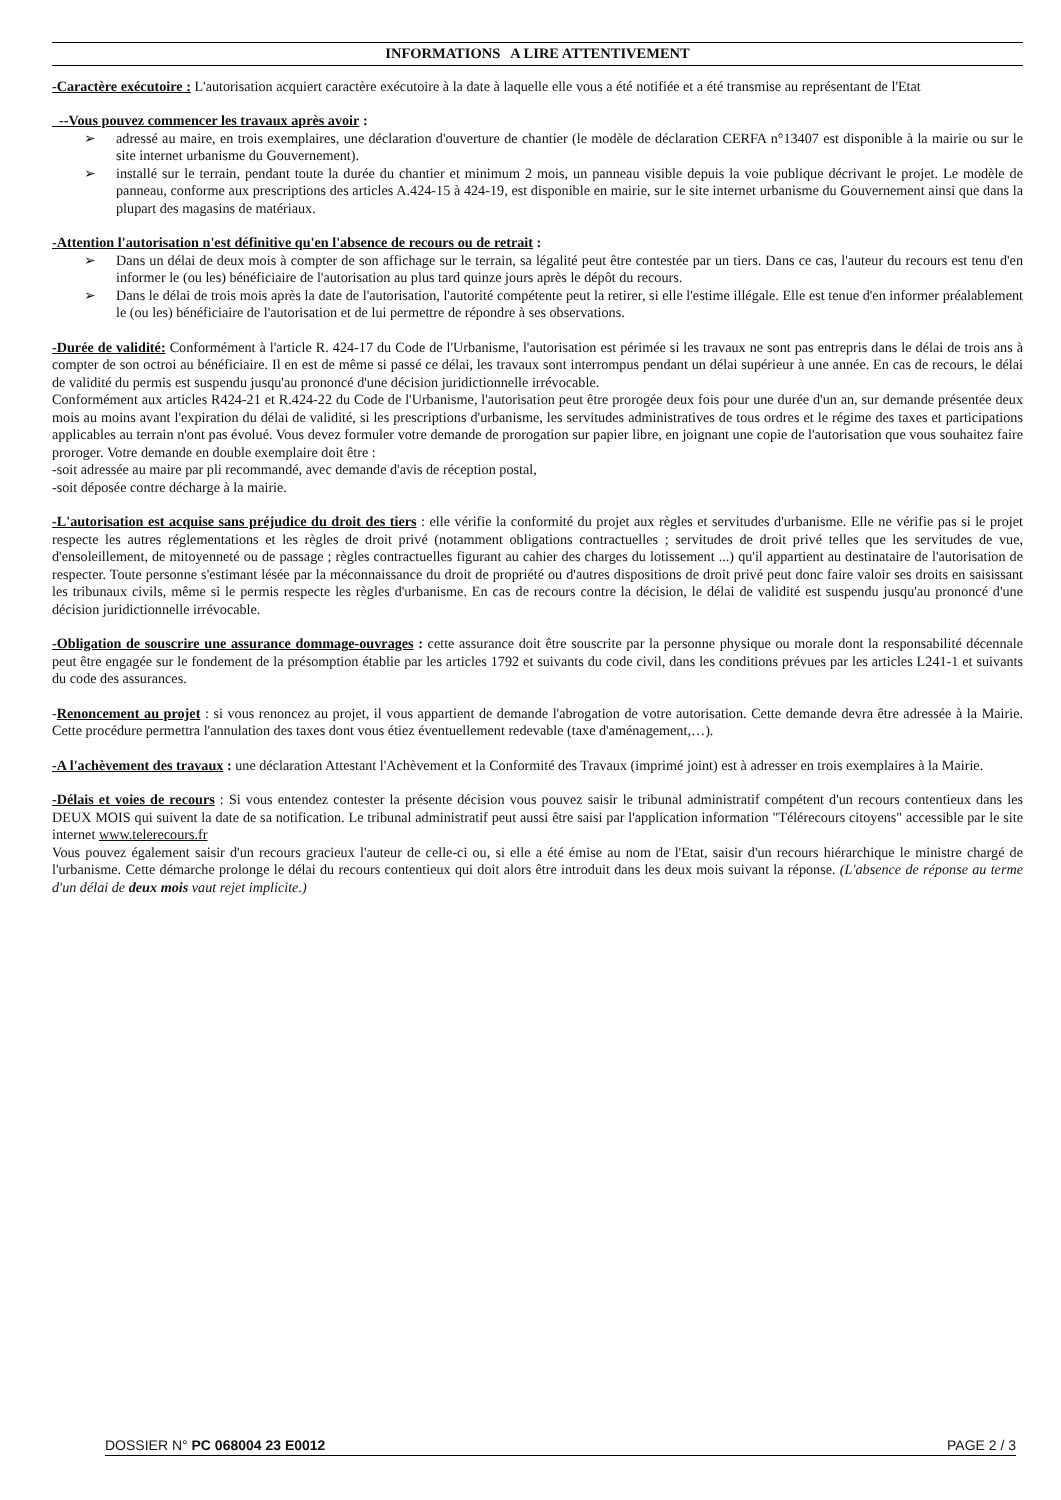INFORMATIONS A LIRE ATTENTIVEMENT
-Caractère exécutoire : L'autorisation acquiert caractère exécutoire à la date à laquelle elle vous a été notifiée et a été transmise au représentant de l'Etat
_--Vous pouvez commencer les travaux après avoir :
➢ adressé au maire, en trois exemplaires, une déclaration d'ouverture de chantier (le modèle de déclaration CERFA n°13407 est disponible à la mairie ou sur le site internet urbanisme du Gouvernement).
➢ installé sur le terrain, pendant toute la durée du chantier et minimum 2 mois, un panneau visible depuis la voie publique décrivant le projet. Le modèle de panneau, conforme aux prescriptions des articles A.424-15 à 424-19, est disponible en mairie, sur le site internet urbanisme du Gouvernement ainsi que dans la plupart des magasins de matériaux.
-Attention l'autorisation n'est définitive qu'en l'absence de recours ou de retrait :
➢ Dans un délai de deux mois à compter de son affichage sur le terrain, sa légalité peut être contestée par un tiers. Dans ce cas, l'auteur du recours est tenu d'en informer le (ou les) bénéficiaire de l'autorisation au plus tard quinze jours après le dépôt du recours.
➢ Dans le délai de trois mois après la date de l'autorisation, l'autorité compétente peut la retirer, si elle l'estime illégale. Elle est tenue d'en informer préalablement le (ou les) bénéficiaire de l'autorisation et de lui permettre de répondre à ses observations.
-Durée de validité: Conformément à l'article R. 424-17 du Code de l'Urbanisme, l'autorisation est périmée si les travaux ne sont pas entrepris dans le délai de trois ans à compter de son octroi au bénéficiaire. Il en est de même si passé ce délai, les travaux sont interrompus pendant un délai supérieur à une année. En cas de recours, le délai de validité du permis est suspendu jusqu'au prononcé d'une décision juridictionnelle irrévocable.
Conformément aux articles R424-21 et R.424-22 du Code de l'Urbanisme, l'autorisation peut être prorogée deux fois pour une durée d'un an, sur demande présentée deux mois au moins avant l'expiration du délai de validité, si les prescriptions d'urbanisme, les servitudes administratives de tous ordres et le régime des taxes et participations applicables au terrain n'ont pas évolué. Vous devez formuler votre demande de prorogation sur papier libre, en joignant une copie de l'autorisation que vous souhaitez faire proroger. Votre demande en double exemplaire doit être :
-soit adressée au maire par pli recommandé, avec demande d'avis de réception postal,
-soit déposée contre décharge à la mairie.
-L'autorisation est acquise sans préjudice du droit des tiers : elle vérifie la conformité du projet aux règles et servitudes d'urbanisme. Elle ne vérifie pas si le projet respecte les autres réglementations et les règles de droit privé (notamment obligations contractuelles ; servitudes de droit privé telles que les servitudes de vue, d'ensoleillement, de mitoyenneté ou de passage ; règles contractuelles figurant au cahier des charges du lotissement ...) qu'il appartient au destinataire de l'autorisation de respecter. Toute personne s'estimant lésée par la méconnaissance du droit de propriété ou d'autres dispositions de droit privé peut donc faire valoir ses droits en saisissant les tribunaux civils, même si le permis respecte les règles d'urbanisme. En cas de recours contre la décision, le délai de validité est suspendu jusqu'au prononcé d'une décision juridictionnelle irrévocable.
-Obligation de souscrire une assurance dommage-ouvrages : cette assurance doit être souscrite par la personne physique ou morale dont la responsabilité décennale peut être engagée sur le fondement de la présomption établie par les articles 1792 et suivants du code civil, dans les conditions prévues par les articles L241-1 et suivants du code des assurances.
-Renoncement au projet : si vous renoncez au projet, il vous appartient de demande l'abrogation de votre autorisation. Cette demande devra être adressée à la Mairie. Cette procédure permettra l'annulation des taxes dont vous étiez éventuellement redevable (taxe d'aménagement,…).
-A l'achèvement des travaux : une déclaration Attestant l'Achèvement et la Conformité des Travaux (imprimé joint) est à adresser en trois exemplaires à la Mairie.
-Délais et voies de recours : Si vous entendez contester la présente décision vous pouvez saisir le tribunal administratif compétent d'un recours contentieux dans les DEUX MOIS qui suivent la date de sa notification. Le tribunal administratif peut aussi être saisi par l'application information "Télérecours citoyens" accessible par le site internet www.telerecours.fr
Vous pouvez également saisir d'un recours gracieux l'auteur de celle-ci ou, si elle a été émise au nom de l'Etat, saisir d'un recours hiérarchique le ministre chargé de l'urbanisme. Cette démarche prolonge le délai du recours contentieux qui doit alors être introduit dans les deux mois suivant la réponse. (L'absence de réponse au terme d'un délai de deux mois vaut rejet implicite.)
DOSSIER N° PC 068004 23 E0012 PAGE 2 / 3